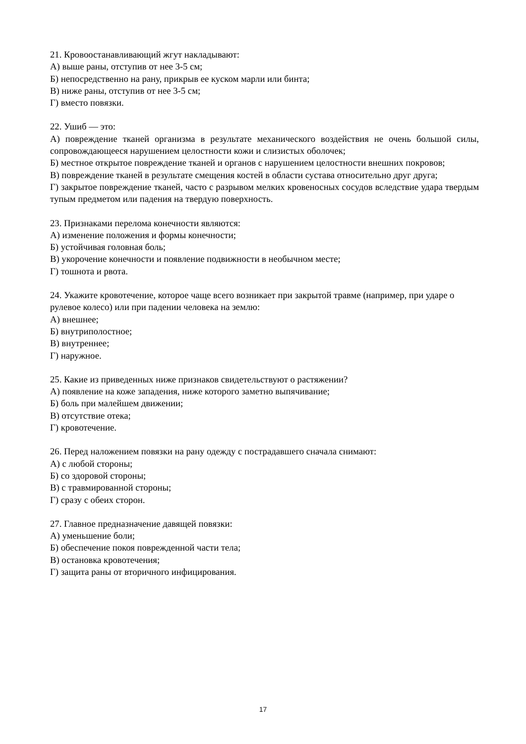21. Кровоостанавливающий жгут накладывают:
А) выше раны, отступив от нее 3-5 см;
Б) непосредственно на рану, прикрыв ее куском марли или бинта;
В) ниже раны, отступив от нее 3-5 см;
Г) вместо повязки.
22. Ушиб — это:
А) повреждение тканей организма в результате механического воздействия не очень большой силы, сопровождающееся нарушением целостности кожи и слизистых оболочек;
Б) местное открытое повреждение тканей и органов с нарушением целостности внешних покровов;
В) повреждение тканей в результате смещения костей в области сустава относительно друг друга;
Г) закрытое повреждение тканей, часто с разрывом мелких кровеносных сосудов вследствие удара твердым тупым предметом или падения на твердую поверхность.
23. Признаками перелома конечности являются:
А) изменение положения и формы конечности;
Б) устойчивая головная боль;
В) укорочение конечности и появление подвижности в необычном месте;
Г) тошнота и рвота.
24. Укажите кровотечение, которое чаще всего возникает при закрытой травме (например, при ударе о рулевое колесо) или при падении человека на землю:
А) внешнее;
Б) внутриполостное;
В) внутреннее;
Г) наружное.
25. Какие из приведенных ниже признаков свидетельствуют о растяжении?
А) появление на коже западения, ниже которого заметно выпячивание;
Б) боль при малейшем движении;
В) отсутствие отека;
Г) кровотечение.
26. Перед наложением повязки на рану одежду с пострадавшего сначала снимают:
А) с любой стороны;
Б) со здоровой стороны;
В) с травмированной стороны;
Г) сразу с обеих сторон.
27. Главное предназначение давящей повязки:
А) уменьшение боли;
Б) обеспечение покоя поврежденной части тела;
В) остановка кровотечения;
Г) защита раны от вторичного инфицирования.
17